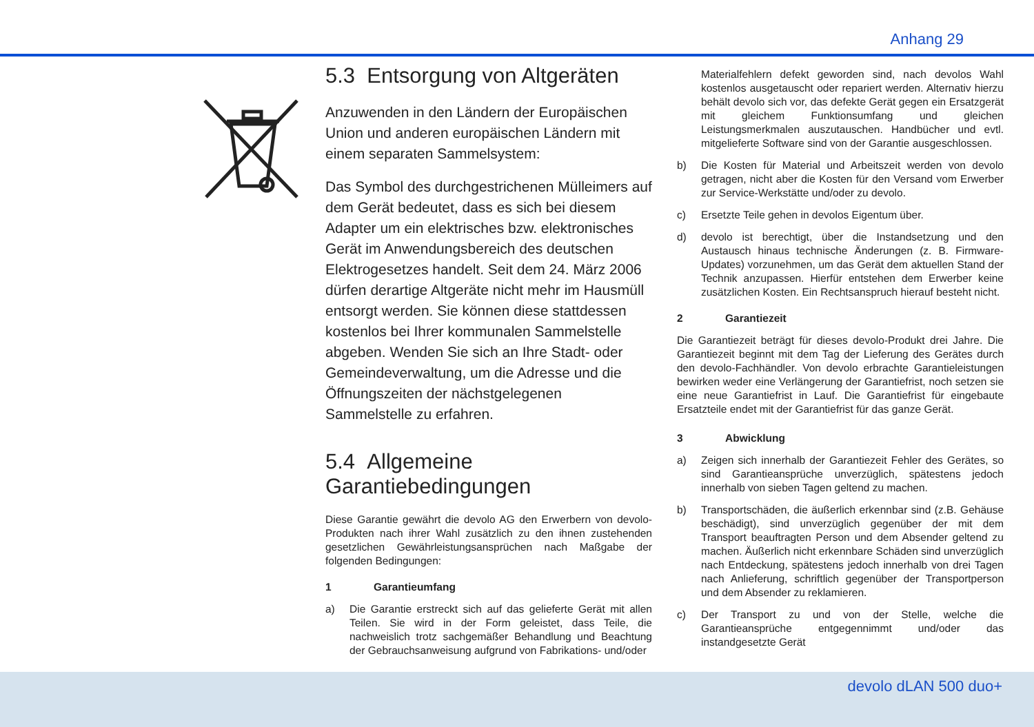Anhang 29
5.3 Entsorgung von Altgeräten
Anzuwenden in den Ländern der Europäischen Union und anderen europäischen Ländern mit einem separaten Sammelsystem:
Das Symbol des durchgestrichenen Mülleimers auf dem Gerät bedeutet, dass es sich bei diesem Adapter um ein elektrisches bzw. elektronisches Gerät im Anwendungsbereich des deutschen Elektrogesetzes handelt. Seit dem 24. März 2006 dürfen derartige Altgeräte nicht mehr im Hausmüll entsorgt werden. Sie können diese stattdessen kostenlos bei Ihrer kommunalen Sammelstelle abgeben. Wenden Sie sich an Ihre Stadt- oder Gemeindeverwaltung, um die Adresse und die Öffnungszeiten der nächstgelegenen Sammelstelle zu erfahren.
5.4 Allgemeine Garantiebedingungen
Diese Garantie gewährt die devolo AG den Erwerbern von devolo-Produkten nach ihrer Wahl zusätzlich zu den ihnen zustehenden gesetzlichen Gewährleistungsansprüchen nach Maßgabe der folgenden Bedingungen:
1 Garantieumfang
a) Die Garantie erstreckt sich auf das gelieferte Gerät mit allen Teilen. Sie wird in der Form geleistet, dass Teile, die nachweislich trotz sachgemäßer Behandlung und Beachtung der Gebrauchsanweisung aufgrund von Fabrikations- und/oder
Materialfehlern defekt geworden sind, nach devolos Wahl kostenlos ausgetauscht oder repariert werden. Alternativ hierzu behält devolo sich vor, das defekte Gerät gegen ein Ersatzgerät mit gleichem Funktionsumfang und gleichen Leistungsmerkmalen auszutauschen. Handbücher und evtl. mitgelieferte Software sind von der Garantie ausgeschlossen.
b) Die Kosten für Material und Arbeitszeit werden von devolo getragen, nicht aber die Kosten für den Versand vom Erwerber zur Service-Werkstätte und/oder zu devolo.
c) Ersetzte Teile gehen in devolos Eigentum über.
d) devolo ist berechtigt, über die Instandsetzung und den Austausch hinaus technische Änderungen (z. B. Firmware-Updates) vorzunehmen, um das Gerät dem aktuellen Stand der Technik anzupassen. Hierfür entstehen dem Erwerber keine zusätzlichen Kosten. Ein Rechtsanspruch hierauf besteht nicht.
2 Garantiezeit
Die Garantiezeit beträgt für dieses devolo-Produkt drei Jahre. Die Garantiezeit beginnt mit dem Tag der Lieferung des Gerätes durch den devolo-Fachhändler. Von devolo erbrachte Garantieleistungen bewirken weder eine Verlängerung der Garantiefrist, noch setzen sie eine neue Garantiefrist in Lauf. Die Garantiefrist für eingebaute Ersatzteile endet mit der Garantiefrist für das ganze Gerät.
3 Abwicklung
a) Zeigen sich innerhalb der Garantiezeit Fehler des Gerätes, so sind Garantieansprüche unverzüglich, spätestens jedoch innerhalb von sieben Tagen geltend zu machen.
b) Transportschäden, die äußerlich erkennbar sind (z.B. Gehäuse beschädigt), sind unverzüglich gegenüber der mit dem Transport beauftragten Person und dem Absender geltend zu machen. Äußerlich nicht erkennbare Schäden sind unverzüglich nach Entdeckung, spätestens jedoch innerhalb von drei Tagen nach Anlieferung, schriftlich gegenüber der Transportperson und dem Absender zu reklamieren.
c) Der Transport zu und von der Stelle, welche die Garantieansprüche entgegennimmt und/oder das instandgesetzte Gerät
devolo dLAN 500 duo+